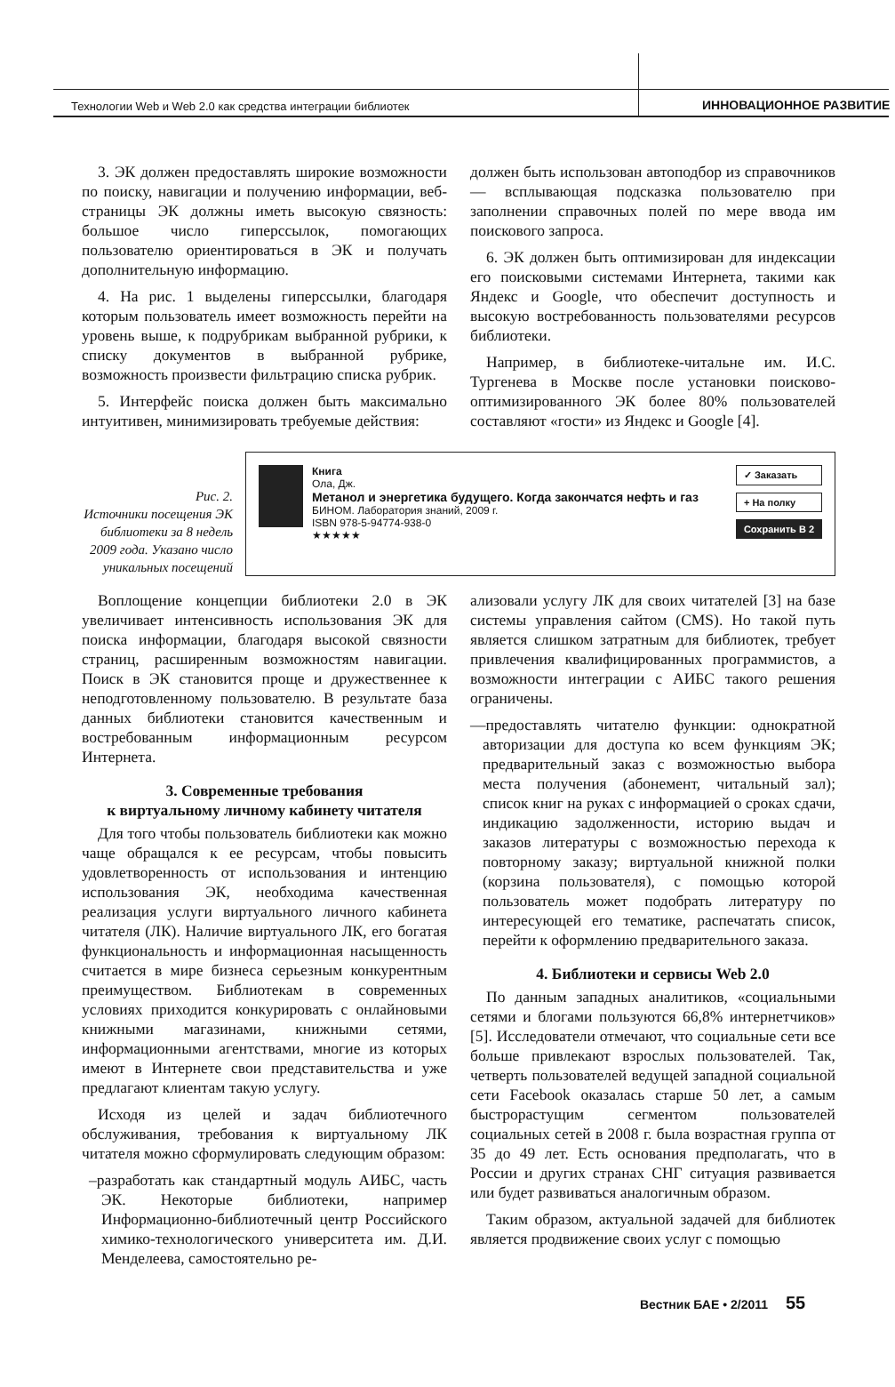Технологии Web и Web 2.0 как средства интеграции библиотек
ИННОВАЦИОННОЕ РАЗВИТИЕ
3. ЭК должен предоставлять широкие возможности по поиску, навигации и получению информации, веб-страницы ЭК должны иметь высокую связность: большое число гиперссылок, помогающих пользователю ориентироваться в ЭК и получать дополнительную информацию.
4. На рис. 1 выделены гиперссылки, благодаря которым пользователь имеет возможность перейти на уровень выше, к подрубрикам выбранной рубрики, к списку документов в выбранной рубрике, возможность произвести фильтрацию списка рубрик.
5. Интерфейс поиска должен быть максимально интуитивен, минимизировать требуемые действия:
должен быть использован автоподбор из справочников — всплывающая подсказка пользователю при заполнении справочных полей по мере ввода им поискового запроса.
6. ЭК должен быть оптимизирован для индексации его поисковыми системами Интернета, такими как Яндекс и Google, что обеспечит доступность и высокую востребованность пользователями ресурсов библиотеки.
Например, в библиотеке-читальне им. И.С. Тургенева в Москве после установки поисково-оптимизированного ЭК более 80% пользователей составляют «гости» из Яндекс и Google [4].
Рис. 2.
Источники посещения ЭК библиотеки за 8 недель 2009 года. Указано число уникальных посещений
Книга
Ола, Дж.
Метанол и энергетика будущего. Когда закончатся нефть и газ
БИНОМ. Лаборатория знаний, 2009 г.
ISBN 978-5-94774-938-0
★★★★★
✓ Заказать
+ На полку
Сохранить В 2
Воплощение концепции библиотеки 2.0 в ЭК увеличивает интенсивность использования ЭК для поиска информации, благодаря высокой связности страниц, расширенным возможностям навигации. Поиск в ЭК становится проще и дружественнее к неподготовленному пользователю. В результате база данных библиотеки становится качественным и востребованным информационным ресурсом Интернета.
3. Современные требования
к виртуальному личному кабинету читателя
Для того чтобы пользователь библиотеки как можно чаще обращался к ее ресурсам, чтобы повысить удовлетворенность от использования и интенцию использования ЭК, необходима качественная реализация услуги виртуального личного кабинета читателя (ЛК). Наличие виртуального ЛК, его богатая функциональность и информационная насыщенность считается в мире бизнеса серьезным конкурентным преимуществом. Библиотекам в современных условиях приходится конкурировать с онлайновыми книжными магазинами, книжными сетями, информационными агентствами, многие из которых имеют в Интернете свои представительства и уже предлагают клиентам такую услугу.
Исходя из целей и задач библиотечного обслуживания, требования к виртуальному ЛК читателя можно сформулировать следующим образом:
–разработать как стандартный модуль АИБС, часть ЭК. Некоторые библиотеки, например Информационно-библиотечный центр Российского химико-технологического университета им. Д.И. Менделеева, самостоятельно ре-
ализовали услугу ЛК для своих читателей [3] на базе системы управления сайтом (CMS). Но такой путь является слишком затратным для библиотек, требует привлечения квалифицированных программистов, а возможности интеграции с АИБС такого решения ограничены.
—предоставлять читателю функции: однократной авторизации для доступа ко всем функциям ЭК; предварительный заказ с возможностью выбора места получения (абонемент, читальный зал); список книг на руках с информацией о сроках сдачи, индикацию задолженности, историю выдач и заказов литературы с возможностью перехода к повторному заказу; виртуальной книжной полки (корзина пользователя), с помощью которой пользователь может подобрать литературу по интересующей его тематике, распечатать список, перейти к оформлению предварительного заказа.
4. Библиотеки и сервисы Web 2.0
По данным западных аналитиков, «социальными сетями и блогами пользуются 66,8% интернетчиков» [5]. Исследователи отмечают, что социальные сети все больше привлекают взрослых пользователей. Так, четверть пользователей ведущей западной социальной сети Facebook оказалась старше 50 лет, а самым быстрорастущим сегментом пользователей социальных сетей в 2008 г. была возрастная группа от 35 до 49 лет. Есть основания предполагать, что в России и других странах СНГ ситуация развивается или будет развиваться аналогичным образом.
Таким образом, актуальной задачей для библиотек является продвижение своих услуг с помощью
Вестник БАЕ • 2/2011 55